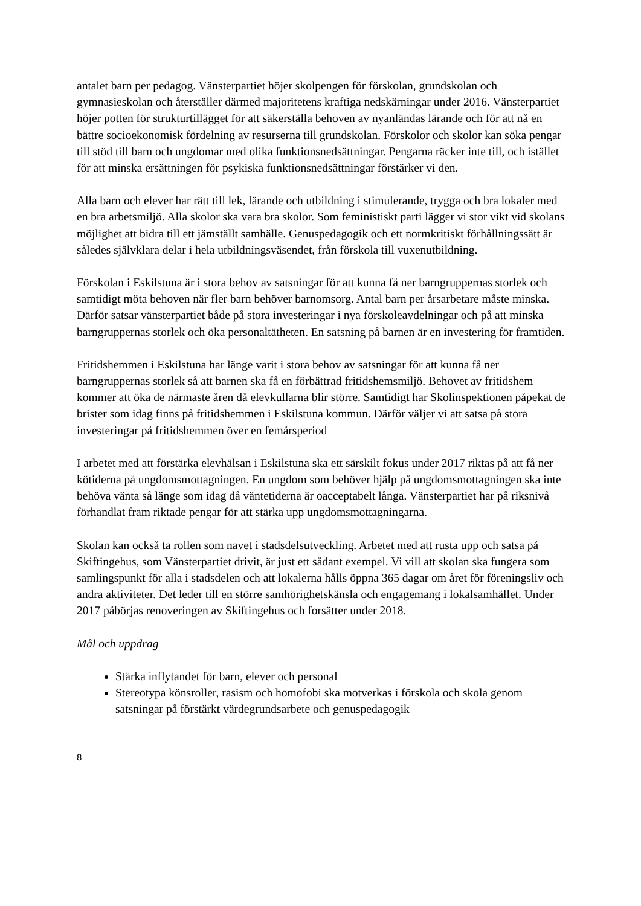antalet barn per pedagog. Vänsterpartiet höjer skolpengen för förskolan, grundskolan och gymnasieskolan och återställer därmed majoritetens kraftiga nedskärningar under 2016. Vänsterpartiet höjer potten för strukturtillägget för att säkerställa behoven av nyanländas lärande och för att nå en bättre socioekonomisk fördelning av resurserna till grundskolan. Förskolor och skolor kan söka pengar till stöd till barn och ungdomar med olika funktionsnedsättningar. Pengarna räcker inte till, och istället för att minska ersättningen för psykiska funktionsnedsättningar förstärker vi den.
Alla barn och elever har rätt till lek, lärande och utbildning i stimulerande, trygga och bra lokaler med en bra arbetsmiljö. Alla skolor ska vara bra skolor. Som feministiskt parti lägger vi stor vikt vid skolans möjlighet att bidra till ett jämställt samhälle. Genuspedagogik och ett normkritiskt förhållningssätt är således självklara delar i hela utbildningsväsendet, från förskola till vuxenutbildning.
Förskolan i Eskilstuna är i stora behov av satsningar för att kunna få ner barngruppernas storlek och samtidigt möta behoven när fler barn behöver barnomsorg. Antal barn per årsarbetare måste minska. Därför satsar vänsterpartiet både på stora investeringar i nya förskoleavdelningar och på att minska barngruppernas storlek och öka personaltätheten. En satsning på barnen är en investering för framtiden.
Fritidshemmen i Eskilstuna har länge varit i stora behov av satsningar för att kunna få ner barngruppernas storlek så att barnen ska få en förbättrad fritidshemsmiljö. Behovet av fritidshem kommer att öka de närmaste åren då elevkullarna blir större. Samtidigt har Skolinspektionen påpekat de brister som idag finns på fritidshemmen i Eskilstuna kommun. Därför väljer vi att satsa på stora investeringar på fritidshemmen över en femårsperiod
I arbetet med att förstärka elevhälsan i Eskilstuna ska ett särskilt fokus under 2017 riktas på att få ner kötiderna på ungdomsmottagningen. En ungdom som behöver hjälp på ungdomsmottagningen ska inte behöva vänta så länge som idag då väntetiderna är oacceptabelt långa. Vänsterpartiet har på riksnivå förhandlat fram riktade pengar för att stärka upp ungdomsmottagningarna.
Skolan kan också ta rollen som navet i stadsdelsutveckling. Arbetet med att rusta upp och satsa på Skiftingehus, som Vänsterpartiet drivit, är just ett sådant exempel. Vi vill att skolan ska fungera som samlingspunkt för alla i stadsdelen och att lokalerna hålls öppna 365 dagar om året för föreningsliv och andra aktiviteter. Det leder till en större samhörighetskänsla och engagemang i lokalsamhället. Under 2017 påbörjas renoveringen av Skiftingehus och forsätter under 2018.
Mål och uppdrag
Stärka inflytandet för barn, elever och personal
Stereotypa könsroller, rasism och homofobi ska motverkas i förskola och skola genom satsningar på förstärkt värdegrundsarbete och genuspedagogik
8